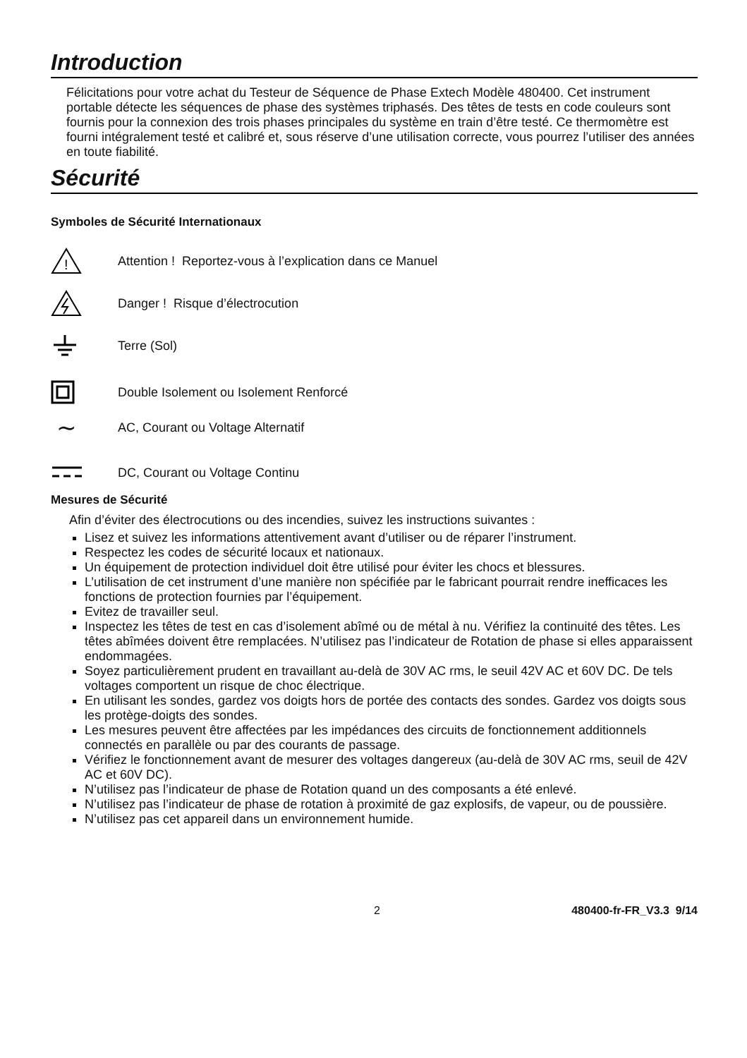Introduction
Félicitations pour votre achat du Testeur de Séquence de Phase Extech Modèle 480400. Cet instrument portable détecte les séquences de phase des systèmes triphasés. Des têtes de tests en code couleurs sont fournis pour la connexion des trois phases principales du système en train d’être testé. Ce thermomètre est fourni intégralement testé et calibré et, sous réserve d’une utilisation correcte, vous pourrez l’utiliser des années en toute fiabilité.
Sécurité
Symboles de Sécurité Internationaux
!
Attention ! Reportez-vous à l’explication dans ce Manuel
Danger ! Risque d’électrocution
Terre (Sol)
Double Isolement ou Isolement Renforcé
∼
AC, Courant ou Voltage Alternatif
DC, Courant ou Voltage Continu
Mesures de Sécurité
Afin d’éviter des électrocutions ou des incendies, suivez les instructions suivantes :
Lisez et suivez les informations attentivement avant d’utiliser ou de réparer l’instrument.
Respectez les codes de sécurité locaux et nationaux.
Un équipement de protection individuel doit être utilisé pour éviter les chocs et blessures.
L’utilisation de cet instrument d’une manière non spécifiée par le fabricant pourrait rendre inefficaces les fonctions de protection fournies par l’équipement.
Evitez de travailler seul.
Inspectez les têtes de test en cas d’isolement abîmé ou de métal à nu. Vérifiez la continuité des têtes. Les têtes abîmées doivent être remplacées. N’utilisez pas l’indicateur de Rotation de phase si elles apparaissent endommagées.
Soyez particulièrement prudent en travaillant au-delà de 30V AC rms, le seuil 42V AC et 60V DC. De tels voltages comportent un risque de choc électrique.
En utilisant les sondes, gardez vos doigts hors de portée des contacts des sondes. Gardez vos doigts sous les protège-doigts des sondes.
Les mesures peuvent être affectées par les impédances des circuits de fonctionnement additionnels connectés en parallèle ou par des courants de passage.
Vérifiez le fonctionnement avant de mesurer des voltages dangereux (au-delà de 30V AC rms, seuil de 42V AC et 60V DC).
N’utilisez pas l’indicateur de phase de Rotation quand un des composants a été enlevé.
N’utilisez pas l’indicateur de phase de rotation à proximité de gaz explosifs, de vapeur, ou de poussière.
N’utilisez pas cet appareil dans un environnement humide.
2 480400-fr-FR_V3.3 9/14